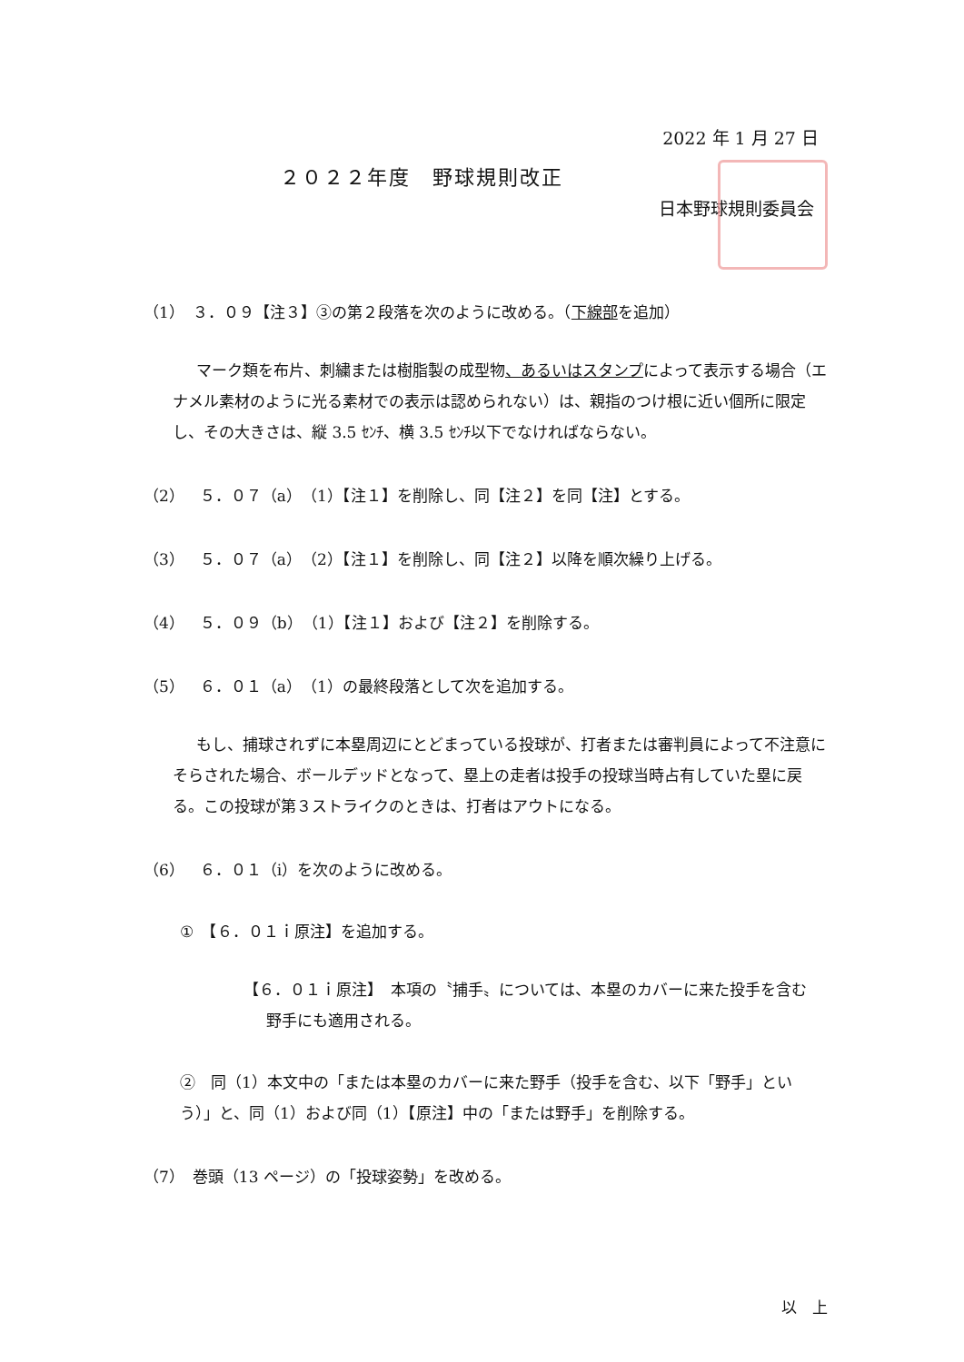2022 年 1 月 27 日
２０２２年度　野球規則改正
日本野球規則委員会
（1）　３．０９【注３】③の第２段落を次のように改める。（下線部を追加）
マーク類を布片、刺繍または樹脂製の成型物、あるいはスタンプによって表示する場合（エナメル素材のように光る素材での表示は認められない）は、親指のつけ根に近い個所に限定し、その大きさは、縦 3.5 ｾﾝﾁ、横 3.5 ｾﾝﾁ以下でなければならない。
（2）　５．０７（a）（1）【注１】を削除し、同【注２】を同【注】とする。
（3）　５．０７（a）（2）【注１】を削除し、同【注２】以降を順次繰り上げる。
（4）　５．０９（b）（1）【注１】および【注２】を削除する。
（5）　６．０１（a）（1）の最終段落として次を追加する。
もし、捕球されずに本塁周辺にとどまっている投球が、打者または審判員によって不注意にそらされた場合、ボールデッドとなって、塁上の走者は投手の投球当時占有していた塁に戻る。この投球が第３ストライクのときは、打者はアウトになる。
（6）　６．０１（i）を次のように改める。
①　【６．０１ｉ原注】を追加する。
【６．０１ｉ原注】　本項の〝捕手〟については、本塁のカバーに来た投手を含む
野手にも適用される。
②　同（1）本文中の「または本塁のカバーに来た野手（投手を含む、以下「野手」という）」と、同（1）および同（1）【原注】中の「または野手」を削除する。
（7）　巻頭（13 ページ）の「投球姿勢」を改める。
以　上